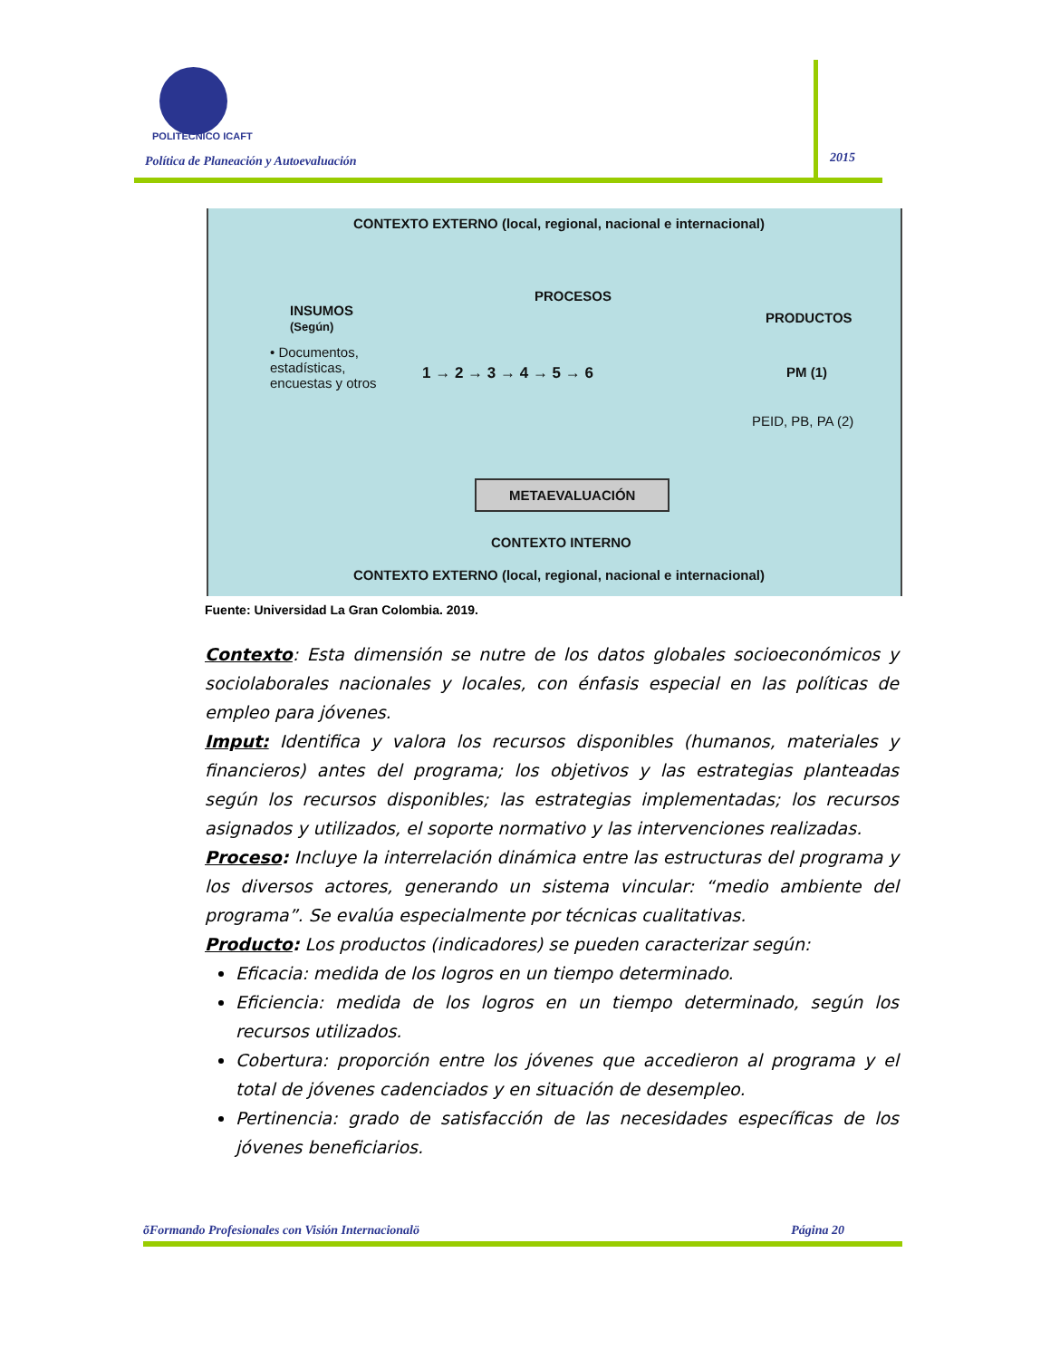POLITÉCNICO ICAFT
Política de Planeación y Autoevaluación
2015
CONTEXTO EXTERNO (local, regional, nacional e internacional)
PROCESOS
INSUMOS
(Según)
PRODUCTOS
• Documentos,
estadísticas,
encuestas y otros
1 → 2 → 3 → 4 → 5 → 6 PM (1)
PEID, PB, PA (2)
METAEVALUACIÓN
CONTEXTO INTERNO
CONTEXTO EXTERNO (local, regional, nacional e internacional)
Fuente: Universidad La Gran Colombia. 2019.
Contexto: Esta dimensión se nutre de los datos globales socioeconómicos y sociolaborales nacionales y locales, con énfasis especial en las políticas de empleo para jóvenes.
Imput: Identifica y valora los recursos disponibles (humanos, materiales y financieros) antes del programa; los objetivos y las estrategias planteadas según los recursos disponibles; las estrategias implementadas; los recursos asignados y utilizados, el soporte normativo y las intervenciones realizadas.
Proceso: Incluye la interrelación dinámica entre las estructuras del programa y los diversos actores, generando un sistema vincular: “medio ambiente del programa”. Se evalúa especialmente por técnicas cualitativas.
Producto: Los productos (indicadores) se pueden caracterizar según:
Eficacia: medida de los logros en un tiempo determinado.
Eficiencia: medida de los logros en un tiempo determinado, según los recursos utilizados.
Cobertura: proporción entre los jóvenes que accedieron al programa y el total de jóvenes cadenciados y en situación de desempleo.
Pertinencia: grado de satisfacción de las necesidades específicas de los jóvenes beneficiarios.
õFormando Profesionales con Visión Internacionalö Página 20